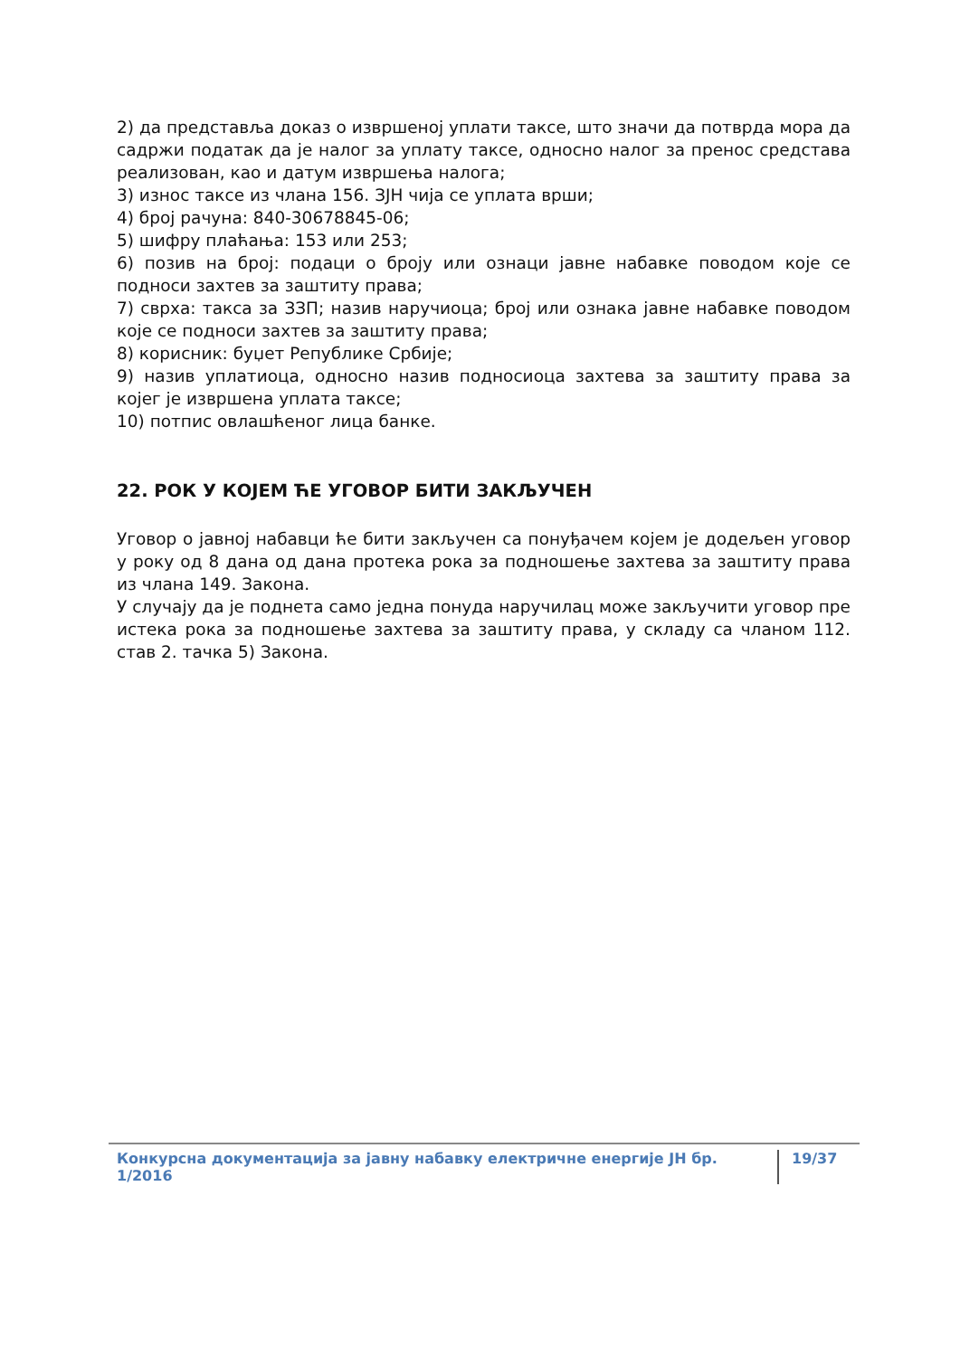2) да представља доказ о извршеној уплати таксе, што значи да потврда мора да садржи податак да је налог за уплату таксе, односно налог за пренос средстава реализован, као и датум извршења налога;
3) износ таксе из члана 156. ЗЈН чија се уплата врши;
4) број рачуна: 840-30678845-06;
5) шифру плаћања: 153 или 253;
6) позив на број: подаци о броју или ознаци јавне набавке поводом које се подноси захтев за заштиту права;
7) сврха: такса за ЗЗП; назив наручиоца; број или ознака јавне набавке поводом које се подноси захтев за заштиту права;
8) корисник: буџет Републике Србије;
9) назив уплатиоца, односно назив подносиоца захтева за заштиту права за којег је извршена уплата таксе;
10) потпис овлашћеног лица банке.
22. РОК У КОЈЕМ ЋЕ УГОВОР БИТИ ЗАКЉУЧЕН
Уговор о јавној набавци ће бити закључен са понуђачем којем је додељен уговор у року од 8 дана од дана протека рока за подношење захтева за заштиту права из члана 149. Закона.
У случају да је поднета само једна понуда наручилац може закључити уговор пре истека рока за подношење захтева за заштиту права, у складу са чланом 112. став 2. тачка 5) Закона.
Конкурсна документација за јавну набавку електричне енергије ЈН бр. 1/2016 19/37